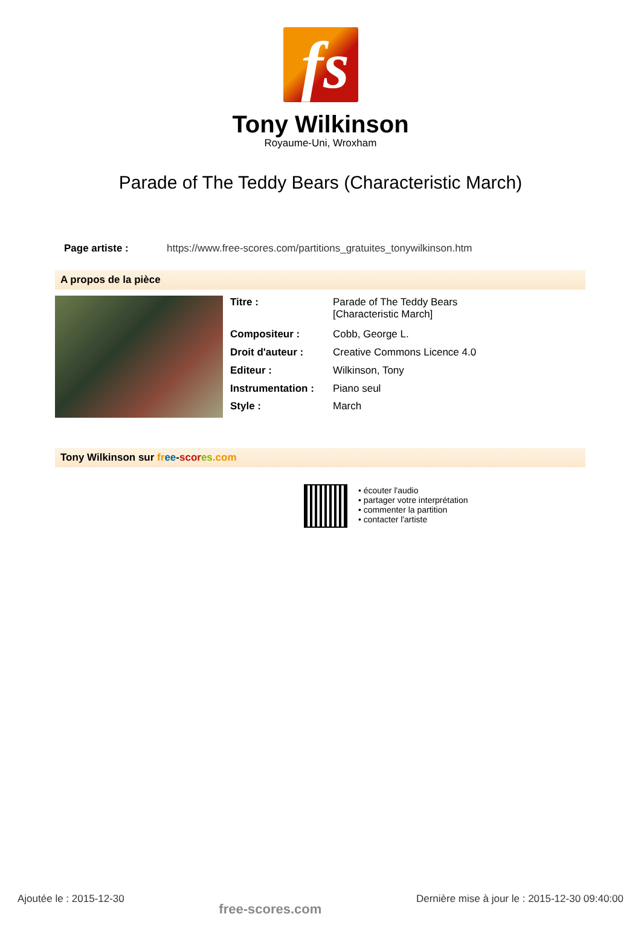fs
Tony Wilkinson
Royaume-Uni, Wroxham
Parade of The Teddy Bears (Characteristic March)
Page artiste : https://www.free-scores.com/partitions_gratuites_tonywilkinson.htm
A propos de la pièce
| Titre : | Parade of The Teddy Bears [Characteristic March] |
| Compositeur : | Cobb, George L. |
| Droit d'auteur : | Creative Commons Licence 4.0 |
| Editeur : | Wilkinson, Tony |
| Instrumentation : | Piano seul |
| Style : | March |
Tony Wilkinson sur fr ee-scor es.com
• écouter l'audio
• partager votre interprétation
• commenter la partition
• contacter l'artiste
Ajoutée le : 2015-12-30 free-scores.com Dernière mise à jour le : 2015-12-30 09:40:00